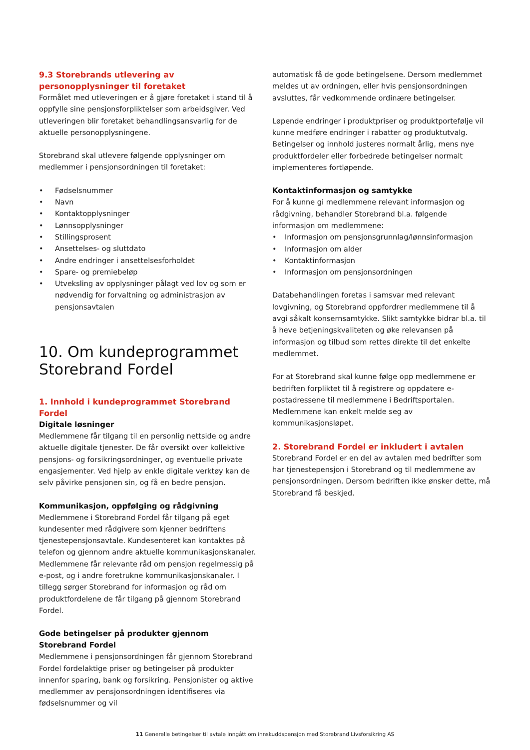9.3 Storebrands utlevering av personopplysninger til foretaket
Formålet med utleveringen er å gjøre foretaket i stand til å oppfylle sine pensjonsforpliktelser som arbeidsgiver. Ved utleveringen blir foretaket behandlingsansvarlig for de aktuelle personopplysningene.
Storebrand skal utlevere følgende opplysninger om medlemmer i pensjonsordningen til foretaket:
• Fødselsnummer
• Navn
• Kontaktopplysninger
• Lønnsopplysninger
• Stillingsprosent
• Ansettelses- og sluttdato
• Andre endringer i ansettelsesforholdet
• Spare- og premiebeløp
• Utveksling av opplysninger pålagt ved lov og som er nødvendig for forvaltning og administrasjon av pensjonsavtalen
10. Om kundeprogrammet Storebrand Fordel
1. Innhold i kundeprogrammet Storebrand Fordel
Digitale løsninger
Medlemmene får tilgang til en personlig nettside og andre aktuelle digitale tjenester. De får oversikt over kollektive pensjons- og forsikringsordninger, og eventuelle private engasjementer. Ved hjelp av enkle digitale verktøy kan de selv påvirke pensjonen sin, og få en bedre pensjon.
Kommunikasjon, oppfølging og rådgivning
Medlemmene i Storebrand Fordel får tilgang på eget kundesenter med rådgivere som kjenner bedriftens tjenestepensjonsavtale. Kundesenteret kan kontaktes på telefon og gjennom andre aktuelle kommunikasjonskanaler. Medlemmene får relevante råd om pensjon regelmessig på e-post, og i andre foretrukne kommunikasjonskanaler. I tillegg sørger Storebrand for informasjon og råd om produktfordelene de får tilgang på gjennom Storebrand Fordel.
Gode betingelser på produkter gjennom Storebrand Fordel
Medlemmene i pensjonsordningen får gjennom Storebrand Fordel fordelaktige priser og betingelser på produkter innenfor sparing, bank og forsikring. Pensjonister og aktive medlemmer av pensjonsordningen identifiseres via fødselsnummer og vil
automatisk få de gode betingelsene. Dersom medlemmet meldes ut av ordningen, eller hvis pensjonsordningen avsluttes, får vedkommende ordinære betingelser.
Løpende endringer i produktpriser og produktportefølje vil kunne medføre endringer i rabatter og produktutvalg. Betingelser og innhold justeres normalt årlig, mens nye produktfordeler eller forbedrede betingelser normalt implementeres fortløpende.
Kontaktinformasjon og samtykke
For å kunne gi medlemmene relevant informasjon og rådgivning, behandler Storebrand bl.a. følgende informasjon om medlemmene:
• Informasjon om pensjonsgrunnlag/lønnsinformasjon
• Informasjon om alder
• Kontaktinformasjon
• Informasjon om pensjonsordningen
Databehandlingen foretas i samsvar med relevant lovgivning, og Storebrand oppfordrer medlemmene til å avgi såkalt konsernsamtykke. Slikt samtykke bidrar bl.a. til å heve betjeningskvaliteten og øke relevansen på informasjon og tilbud som rettes direkte til det enkelte medlemmet.
For at Storebrand skal kunne følge opp medlemmene er bedriften forpliktet til å registrere og oppdatere e-postadressene til medlemmene i Bedriftsportalen. Medlemmene kan enkelt melde seg av kommunikasjonsløpet.
2. Storebrand Fordel er inkludert i avtalen
Storebrand Fordel er en del av avtalen med bedrifter som har tjenestepensjon i Storebrand og til medlemmene av pensjonsordningen. Dersom bedriften ikke ønsker dette, må Storebrand få beskjed.
11 Generelle betingelser til avtale inngått om innskuddspensjon med Storebrand Livsforsikring AS